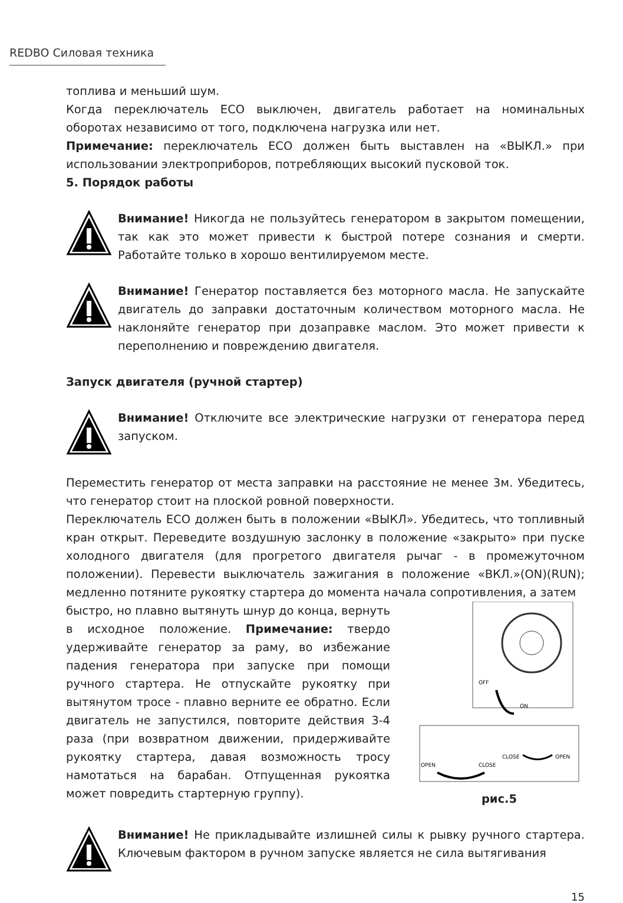REDBO Силовая техника
топлива и меньший шум.
Когда переключатель ECO выключен, двигатель работает на номинальных оборотах независимо от того, подключена нагрузка или нет.
Примечание: переключатель ECO должен быть выставлен на «ВЫКЛ.» при использовании электроприборов, потребляющих высокий пусковой ток.
5. Порядок работы
Внимание! Никогда не пользуйтесь генератором в закрытом помещении, так как это может привести к быстрой потере сознания и смерти. Работайте только в хорошо вентилируемом месте.
Внимание! Генератор поставляется без моторного масла. Не запускайте двигатель до заправки достаточным количеством моторного масла. Не наклоняйте генератор при дозаправке маслом. Это может привести к переполнению и повреждению двигателя.
Запуск двигателя (ручной стартер)
Внимание! Отключите все электрические нагрузки от генератора перед запуском.
Переместить генератор от места заправки на расстояние не менее 3м. Убедитесь, что генератор стоит на плоской ровной поверхности.
Переключатель ECO должен быть в положении «ВЫКЛ». Убедитесь, что топливный кран открыт. Переведите воздушную заслонку в положение «закрыто» при пуске холодного двигателя (для прогретого двигателя рычаг - в промежуточном положении). Перевести выключатель зажигания в положение «ВКЛ.»(ON)(RUN); медленно потяните рукоятку стартера до момента начала сопротивления, а затем
быстро, но плавно вытянуть шнур до конца, вернуть в исходное положение. Примечание: твердо удерживайте генератор за раму, во избежание падения генератора при запуске при помощи ручного стартера. Не отпускайте рукоятку при вытянутом тросе - плавно верните ее обратно. Если двигатель не запустился, повторите действия 3-4 раза (при возвратном движении, придерживайте рукоятку стартера, давая возможность тросу намотаться на барабан. Отпущенная рукоятка может повредить стартерную группу).
OFF
ON
OPEN
CLOSE
CLOSE
OPEN
рис.5
Внимание! Не прикладывайте излишней силы к рывку ручного стартера. Ключевым фактором в ручном запуске является не сила вытягивания
15